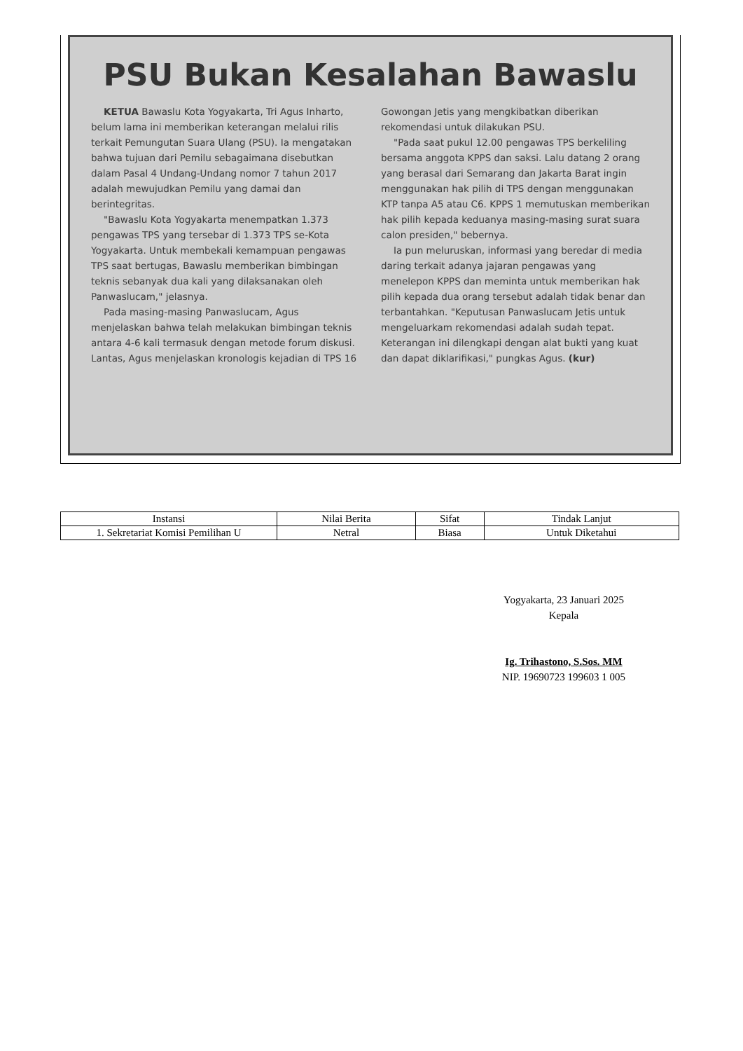PSU Bukan Kesalahan Bawaslu
KETUA Bawaslu Kota Yogyakarta, Tri Agus Inharto, belum lama ini memberikan keterangan melalui rilis terkait Pemungutan Suara Ulang (PSU). Ia mengatakan bahwa tujuan dari Pemilu sebagaimana disebutkan dalam Pasal 4 Undang-Undang nomor 7 tahun 2017 adalah mewujudkan Pemilu yang damai dan berintegritas.
"Bawaslu Kota Yogyakarta menempatkan 1.373 pengawas TPS yang tersebar di 1.373 TPS se-Kota Yogyakarta. Untuk membekali kemampuan pengawas TPS saat bertugas, Bawaslu memberikan bimbingan teknis sebanyak dua kali yang dilaksanakan oleh Panwaslucam," jelasnya.
Pada masing-masing Panwaslucam, Agus menjelaskan bahwa telah melakukan bimbingan teknis antara 4-6 kali termasuk dengan metode forum diskusi. Lantas, Agus menjelaskan kronologis kejadian di TPS 16 Gowongan Jetis yang mengkibatkan diberikan rekomendasi untuk dilakukan PSU.
"Pada saat pukul 12.00 pengawas TPS berkeliling bersama anggota KPPS dan saksi. Lalu datang 2 orang yang berasal dari Semarang dan Jakarta Barat ingin menggunakan hak pilih di TPS dengan menggunakan KTP tanpa A5 atau C6. KPPS 1 memutuskan memberikan hak pilih kepada keduanya masing-masing surat suara calon presiden," bebernya.
Ia pun meluruskan, informasi yang beredar di media daring terkait adanya jajaran pengawas yang menelepon KPPS dan meminta untuk memberikan hak pilih kepada dua orang tersebut adalah tidak benar dan terbantahkan. "Keputusan Panwaslucam Jetis untuk mengeluarkam rekomendasi adalah sudah tepat. Keterangan ini dilengkapi dengan alat bukti yang kuat dan dapat diklarifikasi," pungkas Agus. (kur)
| Instansi | Nilai Berita | Sifat | Tindak Lanjut |
| --- | --- | --- | --- |
| 1. Sekretariat Komisi Pemilihan U | Netral | Biasa | Untuk Diketahui |
Yogyakarta, 23 Januari 2025
Kepala
Ig. Trihastono, S.Sos. MM
NIP. 19690723 199603 1 005